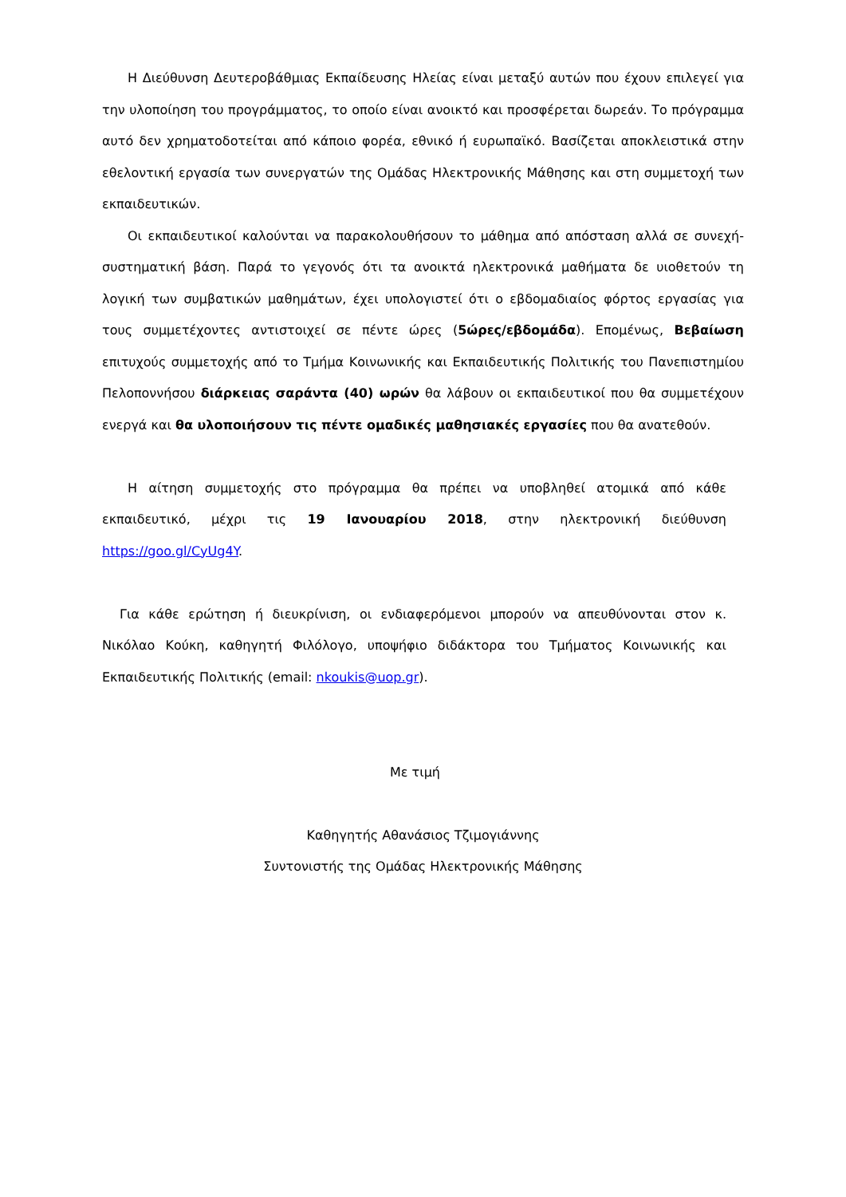Η Διεύθυνση Δευτεροβάθμιας Εκπαίδευσης Ηλείας είναι μεταξύ αυτών που έχουν επιλεγεί για την υλοποίηση του προγράμματος, το οποίο είναι ανοικτό και προσφέρεται δωρεάν. Το πρόγραμμα αυτό δεν χρηματοδοτείται από κάποιο φορέα, εθνικό ή ευρωπαϊκό. Βασίζεται αποκλειστικά στην εθελοντική εργασία των συνεργατών της Ομάδας Ηλεκτρονικής Μάθησης και στη συμμετοχή των εκπαιδευτικών.
Οι εκπαιδευτικοί καλούνται να παρακολουθήσουν το μάθημα από απόσταση αλλά σε συνεχή-συστηματική βάση. Παρά το γεγονός ότι τα ανοικτά ηλεκτρονικά μαθήματα δε υιοθετούν τη λογική των συμβατικών μαθημάτων, έχει υπολογιστεί ότι ο εβδομαδιαίος φόρτος εργασίας για τους συμμετέχοντες αντιστοιχεί σε πέντε ώρες (5ώρες/εβδομάδα). Επομένως, Βεβαίωση επιτυχούς συμμετοχής από το Τμήμα Κοινωνικής και Εκπαιδευτικής Πολιτικής του Πανεπιστημίου Πελοποννήσου διάρκειας σαράντα (40) ωρών θα λάβουν οι εκπαιδευτικοί που θα συμμετέχουν ενεργά και θα υλοποιήσουν τις πέντε ομαδικές μαθησιακές εργασίες που θα ανατεθούν.
Η αίτηση συμμετοχής στο πρόγραμμα θα πρέπει να υποβληθεί ατομικά από κάθε εκπαιδευτικό, μέχρι τις 19 Ιανουαρίου 2018, στην ηλεκτρονική διεύθυνση https://goo.gl/CyUg4Y.
Για κάθε ερώτηση ή διευκρίνιση, οι ενδιαφερόμενοι μπορούν να απευθύνονται στον κ. Νικόλαο Κούκη, καθηγητή Φιλόλογο, υποψήφιο διδάκτορα του Τμήματος Κοινωνικής και Εκπαιδευτικής Πολιτικής (email: nkoukis@uop.gr).
Με τιμή
Καθηγητής Αθανάσιος Τζιμογιάννης
Συντονιστής της Ομάδας Ηλεκτρονικής Μάθησης